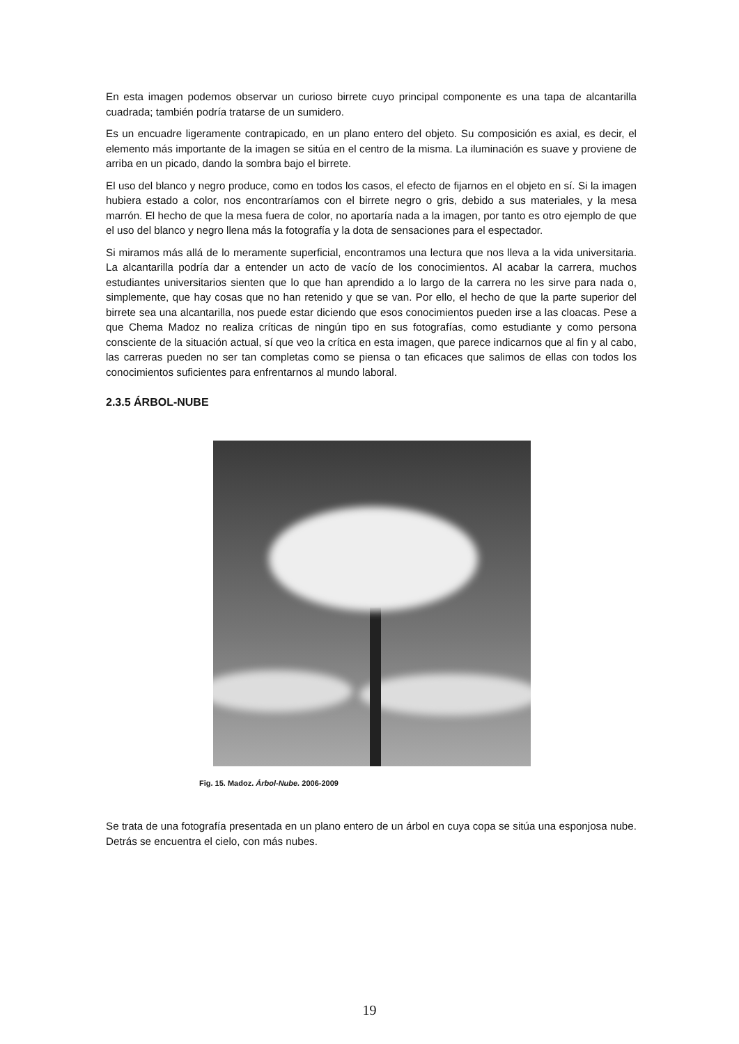En esta imagen podemos observar un curioso birrete cuyo principal componente es una tapa de alcantarilla cuadrada; también podría tratarse de un sumidero.
Es un encuadre ligeramente contrapicado, en un plano entero del objeto. Su composición es axial, es decir, el elemento más importante de la imagen se sitúa en el centro de la misma. La iluminación es suave y proviene de arriba en un picado, dando la sombra bajo el birrete.
El uso del blanco y negro produce, como en todos los casos, el efecto de fijarnos en el objeto en sí. Si la imagen hubiera estado a color, nos encontraríamos con el birrete negro o gris, debido a sus materiales, y la mesa marrón. El hecho de que la mesa fuera de color, no aportaría nada a la imagen, por tanto es otro ejemplo de que el uso del blanco y negro llena más la fotografía y la dota de sensaciones para el espectador.
Si miramos más allá de lo meramente superficial, encontramos una lectura que nos lleva a la vida universitaria. La alcantarilla podría dar a entender un acto de vacío de los conocimientos. Al acabar la carrera, muchos estudiantes universitarios sienten que lo que han aprendido a lo largo de la carrera no les sirve para nada o, simplemente, que hay cosas que no han retenido y que se van. Por ello, el hecho de que la parte superior del birrete sea una alcantarilla, nos puede estar diciendo que esos conocimientos pueden irse a las cloacas. Pese a que Chema Madoz no realiza críticas de ningún tipo en sus fotografías, como estudiante y como persona consciente de la situación actual, sí que veo la crítica en esta imagen, que parece indicarnos que al fin y al cabo, las carreras pueden no ser tan completas como se piensa o tan eficaces que salimos de ellas con todos los conocimientos suficientes para enfrentarnos al mundo laboral.
2.3.5 ÁRBOL-NUBE
Fig. 15. Madoz. Árbol-Nube. 2006-2009
Se trata de una fotografía presentada en un plano entero de un árbol en cuya copa se sitúa una esponjosa nube. Detrás se encuentra el cielo, con más nubes.
19